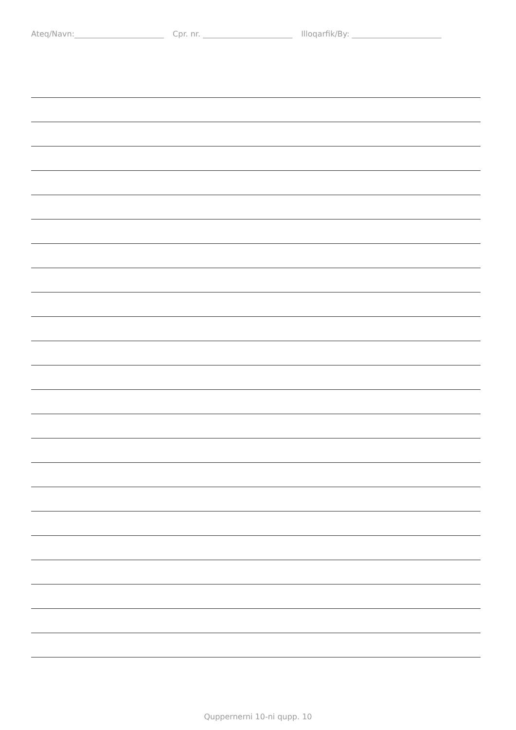Ateq/Navn:_______________________ Cpr. nr. _______________________ Illoqarfik/By: _______________________
Quppernerni 10-ni qupp. 10